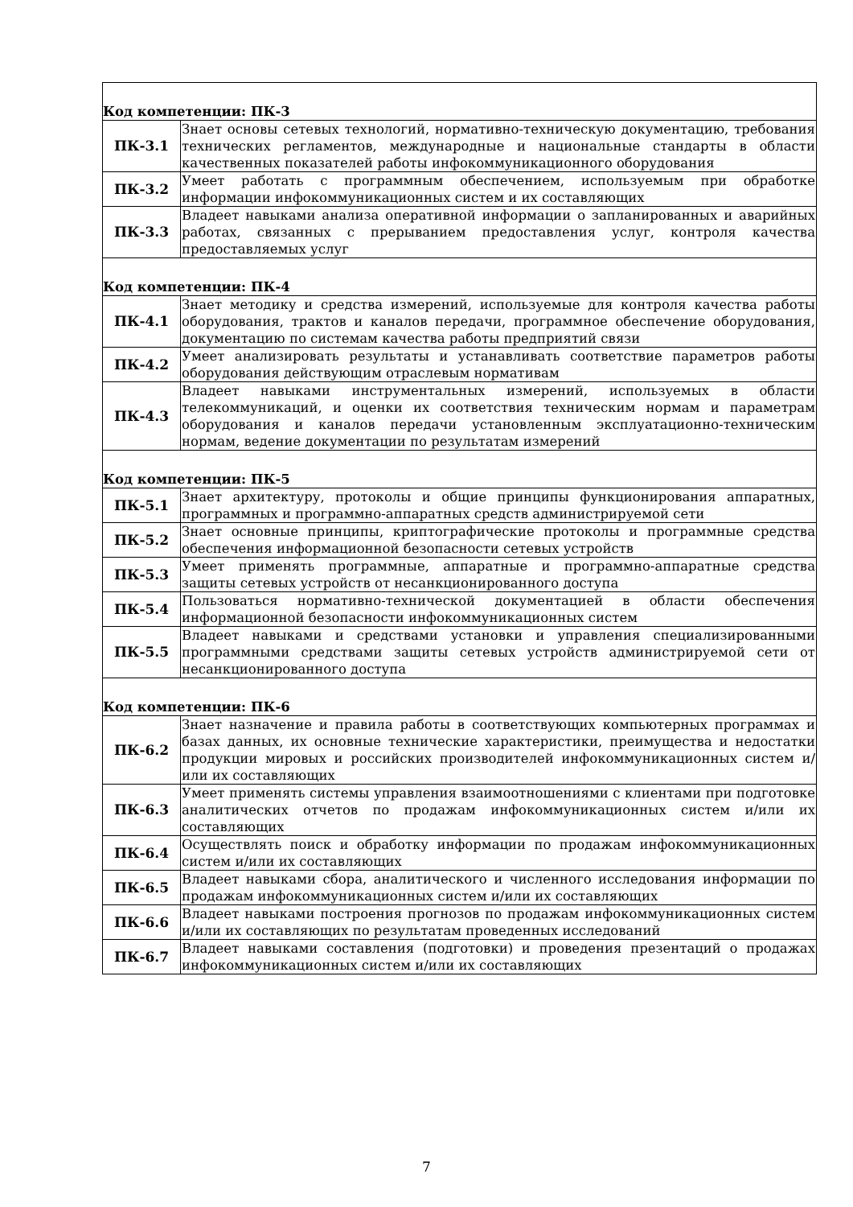| Код компетенции: ПК-3 | |
| ПК-3.1 | Знает основы сетевых технологий, нормативно-техническую документацию, требования технических регламентов, международные и национальные стандарты в области качественных показателей работы инфокоммуникационного оборудования |
| ПК-3.2 | Умеет работать с программным обеспечением, используемым при обработке информации инфокоммуникационных систем и их составляющих |
| ПК-3.3 | Владеет навыками анализа оперативной информации о запланированных и аварийных работах, связанных с прерыванием предоставления услуг, контроля качества предоставляемых услуг |
| Код компетенции: ПК-4 | |
| ПК-4.1 | Знает методику и средства измерений, используемые для контроля качества работы оборудования, трактов и каналов передачи, программное обеспечение оборудования, документацию по системам качества работы предприятий связи |
| ПК-4.2 | Умеет анализировать результаты и устанавливать соответствие параметров работы оборудования действующим отраслевым нормативам |
| ПК-4.3 | Владеет навыками инструментальных измерений, используемых в области телекоммуникаций, и оценки их соответствия техническим нормам и параметрам оборудования и каналов передачи установленным эксплуатационно-техническим нормам, ведение документации по результатам измерений |
| Код компетенции: ПК-5 | |
| ПК-5.1 | Знает архитектуру, протоколы и общие принципы функционирования аппаратных, программных и программно-аппаратных средств администрируемой сети |
| ПК-5.2 | Знает основные принципы, криптографические протоколы и программные средства обеспечения информационной безопасности сетевых устройств |
| ПК-5.3 | Умеет применять программные, аппаратные и программно-аппаратные средства защиты сетевых устройств от несанкционированного доступа |
| ПК-5.4 | Пользоваться нормативно-технической документацией в области обеспечения информационной безопасности инфокоммуникационных систем |
| ПК-5.5 | Владеет навыками и средствами установки и управления специализированными программными средствами защиты сетевых устройств администрируемой сети от несанкционированного доступа |
| Код компетенции: ПК-6 | |
| ПК-6.2 | Знает назначение и правила работы в соответствующих компьютерных программах и базах данных, их основные технические характеристики, преимущества и недостатки продукции мировых и российских производителей инфокоммуникационных систем и/или их составляющих |
| ПК-6.3 | Умеет применять системы управления взаимоотношениями с клиентами при подготовке аналитических отчетов по продажам инфокоммуникационных систем и/или их составляющих |
| ПК-6.4 | Осуществлять поиск и обработку информации по продажам инфокоммуникационных систем и/или их составляющих |
| ПК-6.5 | Владеет навыками сбора, аналитического и численного исследования информации по продажам инфокоммуникационных систем и/или их составляющих |
| ПК-6.6 | Владеет навыками построения прогнозов по продажам инфокоммуникационных систем и/или их составляющих по результатам проведенных исследований |
| ПК-6.7 | Владеет навыками составления (подготовки) и проведения презентаций о продажах инфокоммуникационных систем и/или их составляющих |
7